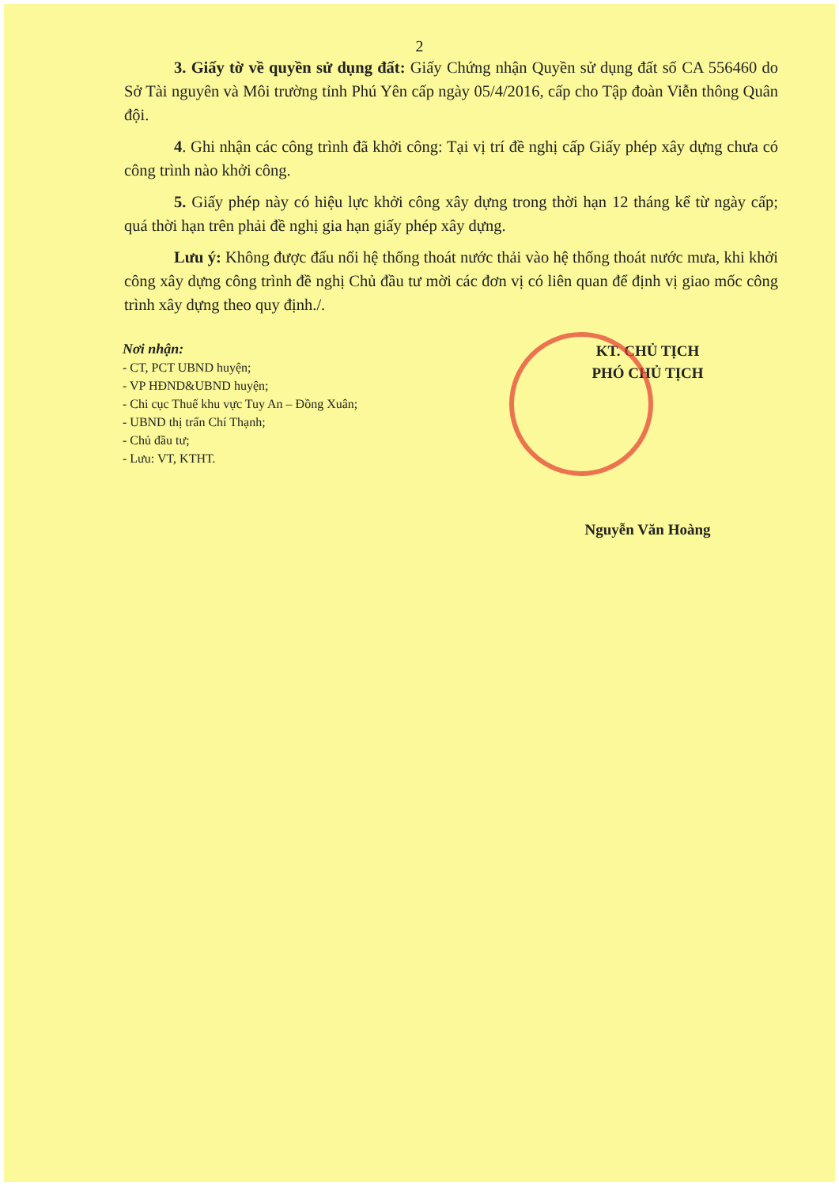2
3. Giấy tờ về quyền sử dụng đất: Giấy Chứng nhận Quyền sử dụng đất số CA 556460 do Sở Tài nguyên và Môi trường tỉnh Phú Yên cấp ngày 05/4/2016, cấp cho Tập đoàn Viễn thông Quân đội.
4. Ghi nhận các công trình đã khởi công: Tại vị trí đề nghị cấp Giấy phép xây dựng chưa có công trình nào khởi công.
5. Giấy phép này có hiệu lực khởi công xây dựng trong thời hạn 12 tháng kể từ ngày cấp; quá thời hạn trên phải đề nghị gia hạn giấy phép xây dựng.
Lưu ý: Không được đấu nối hệ thống thoát nước thải vào hệ thống thoát nước mưa, khi khởi công xây dựng công trình đề nghị Chủ đầu tư mời các đơn vị có liên quan để định vị giao mốc công trình xây dựng theo quy định./.
Nơi nhận:
- CT, PCT UBND huyện;
- VP HĐND&UBND huyện;
- Chi cục Thuế khu vực Tuy An – Đồng Xuân;
- UBND thị trấn Chí Thạnh;
- Chủ đầu tư;
- Lưu: VT, KTHT.
KT. CHỦ TỊCH
PHÓ CHỦ TỊCH
Nguyễn Văn Hoàng